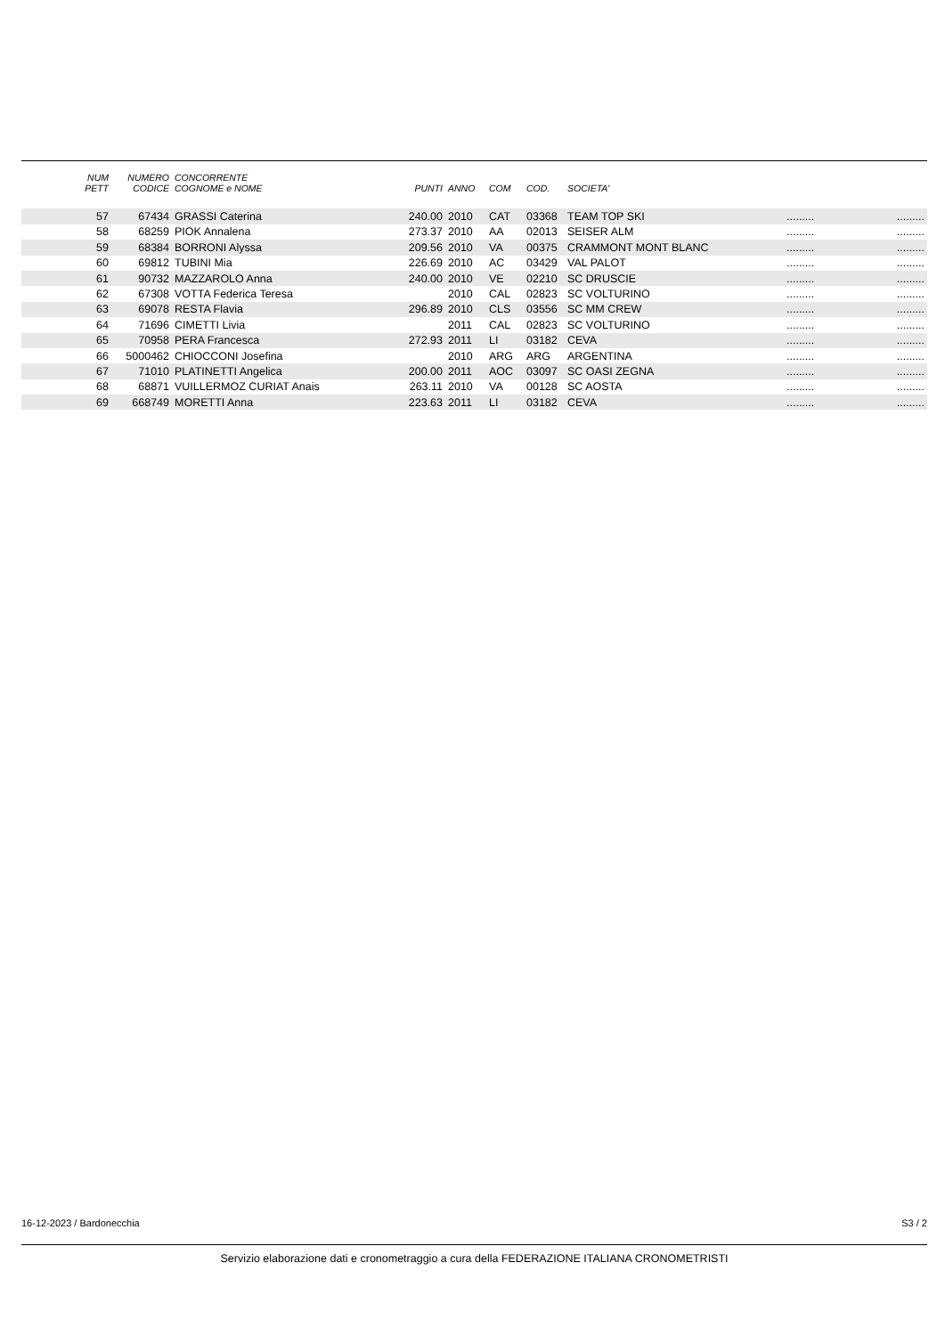| NUM PETT | NUMERO CODICE | CONCORRENTE COGNOME e NOME | PUNTI | ANNO | COM | COD. | SOCIETA' | | |
| --- | --- | --- | --- | --- | --- | --- | --- | --- | --- |
| 57 | 67434 | GRASSI Caterina | 240.00 | 2010 | CAT | 03368 | TEAM TOP SKI | ......... | ......... |
| 58 | 68259 | PIOK Annalena | 273.37 | 2010 | AA | 02013 | SEISER ALM | ......... | ......... |
| 59 | 68384 | BORRONI Alyssa | 209.56 | 2010 | VA | 00375 | CRAMMONT MONT BLANC | ......... | ......... |
| 60 | 69812 | TUBINI Mia | 226.69 | 2010 | AC | 03429 | VAL PALOT | ......... | ......... |
| 61 | 90732 | MAZZAROLO Anna | 240.00 | 2010 | VE | 02210 | SC DRUSCIE | ......... | ......... |
| 62 | 67308 | VOTTA Federica Teresa | | 2010 | CAL | 02823 | SC VOLTURINO | ......... | ......... |
| 63 | 69078 | RESTA Flavia | 296.89 | 2010 | CLS | 03556 | SC MM CREW | ......... | ......... |
| 64 | 71696 | CIMETTI Livia | | 2011 | CAL | 02823 | SC VOLTURINO | ......... | ......... |
| 65 | 70958 | PERA Francesca | 272.93 | 2011 | LI | 03182 | CEVA | ......... | ......... |
| 66 | 5000462 | CHIOCCONI Josefina | | 2010 | ARG | ARG | ARGENTINA | ......... | ......... |
| 67 | 71010 | PLATINETTI Angelica | 200.00 | 2011 | AOC | 03097 | SC OASI ZEGNA | ......... | ......... |
| 68 | 68871 | VUILLERMOZ CURIAT Anais | 263.11 | 2010 | VA | 00128 | SC AOSTA | ......... | ......... |
| 69 | 668749 | MORETTI Anna | 223.63 | 2011 | LI | 03182 | CEVA | ......... | ......... |
16-12-2023 / Bardonecchia S3 / 2
Servizio elaborazione dati e cronometraggio a cura della FEDERAZIONE ITALIANA CRONOMETRISTI